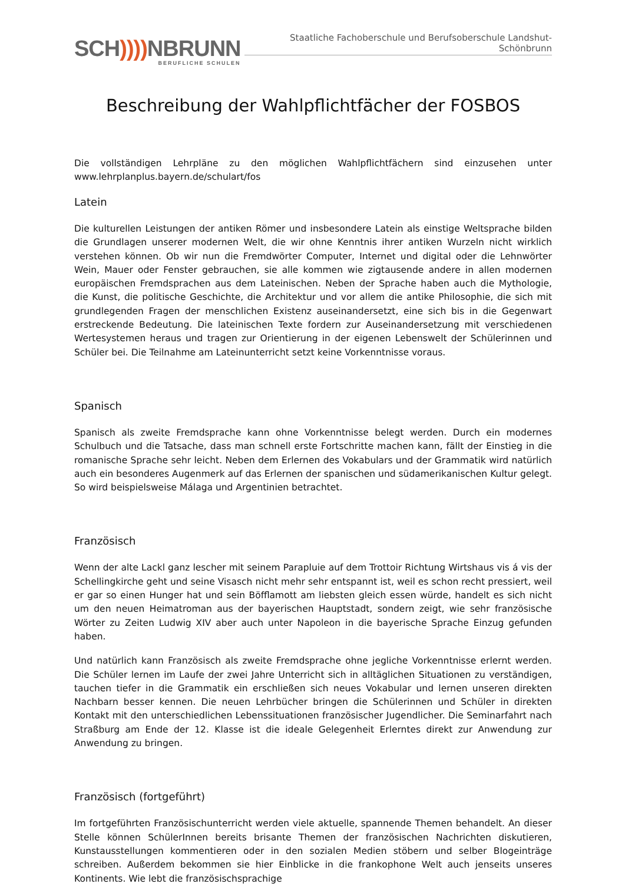SCH)))) NBRUNN
BERUFLICHE SCHULEN
Staatliche Fachoberschule und Berufsoberschule Landshut-Schönbrunn
Beschreibung der Wahlpflichtfächer der FOSBOS
Die vollständigen Lehrpläne zu den möglichen Wahlpflichtfächern sind einzusehen unter www.lehrplanplus.bayern.de/schulart/fos
Latein
Die kulturellen Leistungen der antiken Römer und insbesondere Latein als einstige Weltsprache bilden die Grundlagen unserer modernen Welt, die wir ohne Kenntnis ihrer antiken Wurzeln nicht wirklich verstehen können. Ob wir nun die Fremdwörter Computer, Internet und digital oder die Lehnwörter Wein, Mauer oder Fenster gebrauchen, sie alle kommen wie zigtausende andere in allen modernen europäischen Fremdsprachen aus dem Lateinischen. Neben der Sprache haben auch die Mythologie, die Kunst, die politische Geschichte, die Architektur und vor allem die antike Philosophie, die sich mit grundlegenden Fragen der menschlichen Existenz auseinandersetzt, eine sich bis in die Gegenwart erstreckende Bedeutung. Die lateinischen Texte fordern zur Auseinandersetzung mit verschiedenen Wertesystemen heraus und tragen zur Orientierung in der eigenen Lebenswelt der Schülerinnen und Schüler bei. Die Teilnahme am Lateinunterricht setzt keine Vorkenntnisse voraus.
Spanisch
Spanisch als zweite Fremdsprache kann ohne Vorkenntnisse belegt werden. Durch ein modernes Schulbuch und die Tatsache, dass man schnell erste Fortschritte machen kann, fällt der Einstieg in die romanische Sprache sehr leicht. Neben dem Erlernen des Vokabulars und der Grammatik wird natürlich auch ein besonderes Augenmerk auf das Erlernen der spanischen und südamerikanischen Kultur gelegt. So wird beispielsweise Málaga und Argentinien betrachtet.
Französisch
Wenn der alte Lackl ganz lescher mit seinem Parapluie auf dem Trottoir Richtung Wirtshaus vis á vis der Schellingkirche geht und seine Visasch nicht mehr sehr entspannt ist, weil es schon recht pressiert, weil er gar so einen Hunger hat und sein Böfflamott am liebsten gleich essen würde, handelt es sich nicht um den neuen Heimatroman aus der bayerischen Hauptstadt, sondern zeigt, wie sehr französische Wörter zu Zeiten Ludwig XIV aber auch unter Napoleon in die bayerische Sprache Einzug gefunden haben.
Und natürlich kann Französisch als zweite Fremdsprache ohne jegliche Vorkenntnisse erlernt werden. Die Schüler lernen im Laufe der zwei Jahre Unterricht sich in alltäglichen Situationen zu verständigen, tauchen tiefer in die Grammatik ein erschließen sich neues Vokabular und lernen unseren direkten Nachbarn besser kennen. Die neuen Lehrbücher bringen die Schülerinnen und Schüler in direkten Kontakt mit den unterschiedlichen Lebenssituationen französischer Jugendlicher. Die Seminarfahrt nach Straßburg am Ende der 12. Klasse ist die ideale Gelegenheit Erlerntes direkt zur Anwendung zur Anwendung zu bringen.
Französisch (fortgeführt)
Im fortgeführten Französischunterricht werden viele aktuelle, spannende Themen behandelt. An dieser Stelle können SchülerInnen bereits brisante Themen der französischen Nachrichten diskutieren, Kunstausstellungen kommentieren oder in den sozialen Medien stöbern und selber Blogeinträge schreiben. Außerdem bekommen sie hier Einblicke in die frankophone Welt auch jenseits unseres Kontinents. Wie lebt die französischsprachige